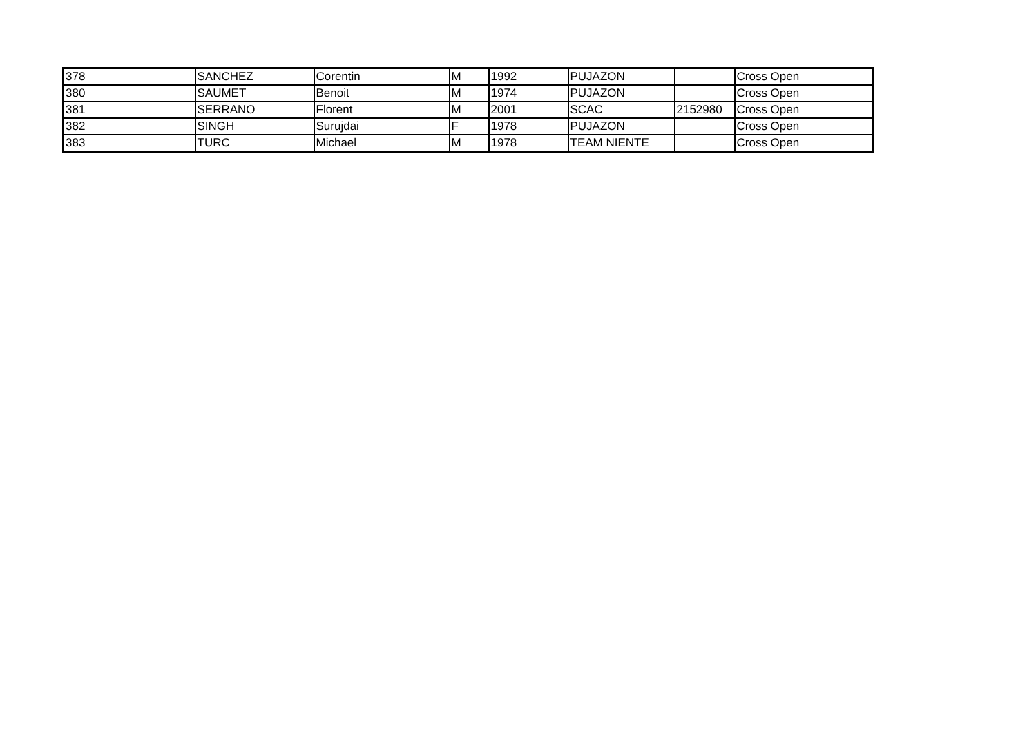| 378 | SANCHEZ | Corentin | M | 1992 | PUJAZON | | Cross Open |
| 380 | SAUMET | Benoit | M | 1974 | PUJAZON | | Cross Open |
| 381 | SERRANO | Florent | M | 2001 | SCAC | 2152980 | Cross Open |
| 382 | SINGH | Surujdai | F | 1978 | PUJAZON | | Cross Open |
| 383 | TURC | Michael | M | 1978 | TEAM NIENTE | | Cross Open |